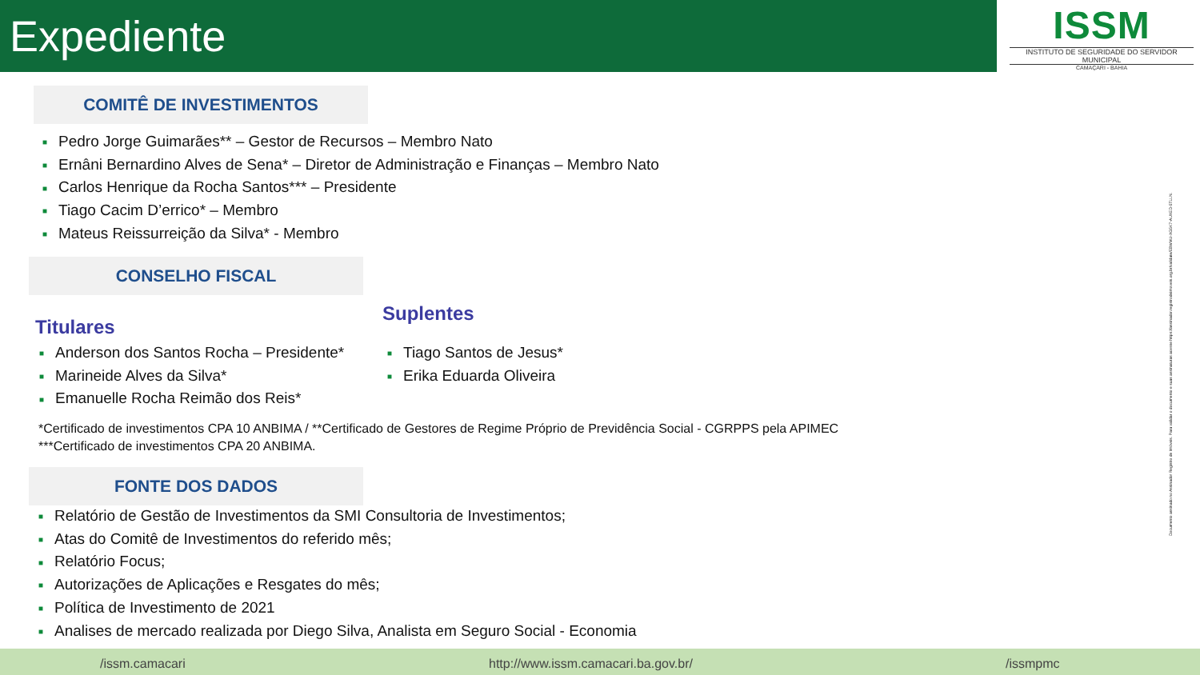Expediente
ISSM
INSTITUTO DE SEGURIDADE DO SERVIDOR MUNICIPAL
CAMAÇARI - BAHIA
COMITÊ DE INVESTIMENTOS
■ Pedro Jorge Guimarães** – Gestor de Recursos – Membro Nato
■ Ernâni Bernardino Alves de Sena* – Diretor de Administração e Finanças – Membro Nato
■ Carlos Henrique da Rocha Santos*** – Presidente
■ Tiago Cacim D’errico* – Membro
■ Mateus Reissurreição da Silva* - Membro
CONSELHO FISCAL
Titulares
Suplentes
■ Anderson dos Santos Rocha – Presidente*
■ Marineide Alves da Silva*
■ Emanuelle Rocha Reimão dos Reis*
■ Tiago Santos de Jesus*
■ Erika Eduarda Oliveira
*Certificado de investimentos CPA 10 ANBIMA / **Certificado de Gestores de Regime Próprio de Previdência Social - CGRPPS pela APIMEC
***Certificado de investimentos CPA 20 ANBIMA.
FONTE DOS DADOS
■ Relatório de Gestão de Investimentos da SMI Consultoria de Investimentos;
■ Atas do Comitê de Investimentos do referido mês;
■ Relatório Focus;
■ Autorizações de Aplicações e Resgates do mês;
■ Política de Investimento de 2021
■ Analises de mercado realizada por Diego Silva, Analista em Seguro Social - Economia
Documento assinado no Assinador Registro de Imóveis. Para validar o documento e suas assinaturas acesse https://assinador.registrodeimoveis.org.br/validate/E8WMU-XG5K7-AUXED-5TLLN.
/issm.camacari http://www.issm.camacari.ba.gov.br/ /issmpmc